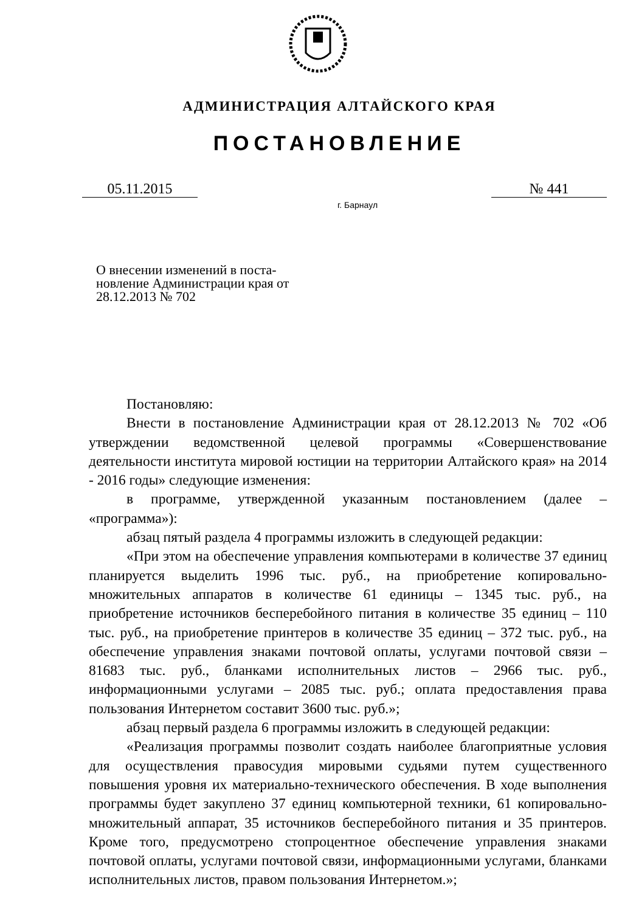АДМИНИСТРАЦИЯ АЛТАЙСКОГО КРАЯ
ПОСТАНОВЛЕНИЕ
05.11.2015 № 441
г. Барнаул
О внесении изменений в поста-новление Администрации края от 28.12.2013 № 702
Постановляю:
Внести в постановление Администрации края от 28.12.2013 № 702 «Об утверждении ведомственной целевой программы «Совершенствование деятельности института мировой юстиции на территории Алтайского края» на 2014 - 2016 годы» следующие изменения:
в программе, утвержденной указанным постановлением (далее – «программа»):
абзац пятый раздела 4 программы изложить в следующей редакции:
«При этом на обеспечение управления компьютерами в количестве 37 единиц планируется выделить 1996 тыс. руб., на приобретение копировально-множительных аппаратов в количестве 61 единицы – 1345 тыс. руб., на приобретение источников бесперебойного питания в количестве 35 единиц – 110 тыс. руб., на приобретение принтеров в количестве 35 единиц – 372 тыс. руб., на обеспечение управления знаками почтовой оплаты, услугами почтовой связи – 81683 тыс. руб., бланками исполнительных листов – 2966 тыс. руб., информационными услугами – 2085 тыс. руб.; оплата предоставления права пользования Интернетом составит 3600 тыс. руб.»;
абзац первый раздела 6 программы изложить в следующей редакции:
«Реализация программы позволит создать наиболее благоприятные условия для осуществления правосудия мировыми судьями путем существенного повышения уровня их материально-технического обеспечения. В ходе выполнения программы будет закуплено 37 единиц компьютерной техники, 61 копировально-множительный аппарат, 35 источников бесперебойного питания и 35 принтеров. Кроме того, предусмотрено стопроцентное обеспечение управления знаками почтовой оплаты, услугами почтовой связи, информационными услугами, бланками исполнительных листов, правом пользования Интернетом.»;